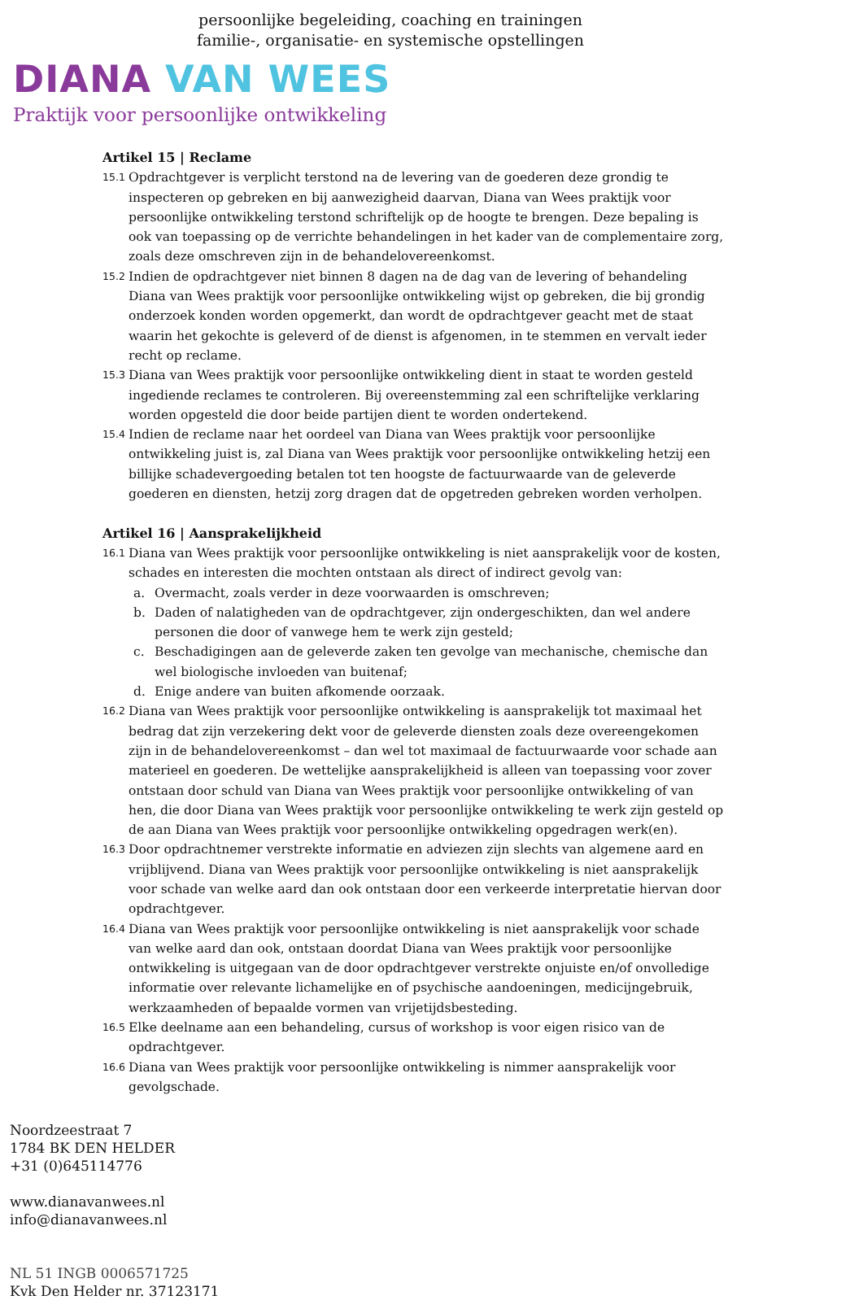persoonlijke begeleiding, coaching en trainingen
familie-, organisatie- en systemische opstellingen
DIANA VAN WEES
Praktijk voor persoonlijke ontwikkeling
Artikel 15 | Reclame
15.1 Opdrachtgever is verplicht terstond na de levering van de goederen deze grondig te inspecteren op gebreken en bij aanwezigheid daarvan, Diana van Wees praktijk voor persoonlijke ontwikkeling terstond schriftelijk op de hoogte te brengen. Deze bepaling is ook van toepassing op de verrichte behandelingen in het kader van de complementaire zorg, zoals deze omschreven zijn in de behandelovereenkomst.
15.2 Indien de opdrachtgever niet binnen 8 dagen na de dag van de levering of behandeling Diana van Wees praktijk voor persoonlijke ontwikkeling wijst op gebreken, die bij grondig onderzoek konden worden opgemerkt, dan wordt de opdrachtgever geacht met de staat waarin het gekochte is geleverd of de dienst is afgenomen, in te stemmen en vervalt ieder recht op reclame.
15.3 Diana van Wees praktijk voor persoonlijke ontwikkeling dient in staat te worden gesteld ingediende reclames te controleren. Bij overeenstemming zal een schriftelijke verklaring worden opgesteld die door beide partijen dient te worden ondertekend.
15.4 Indien de reclame naar het oordeel van Diana van Wees praktijk voor persoonlijke ontwikkeling juist is, zal Diana van Wees praktijk voor persoonlijke ontwikkeling hetzij een billijke schadevergoeding betalen tot ten hoogste de factuurwaarde van de geleverde goederen en diensten, hetzij zorg dragen dat de opgetreden gebreken worden verholpen.
Artikel 16 | Aansprakelijkheid
16.1 Diana van Wees praktijk voor persoonlijke ontwikkeling is niet aansprakelijk voor de kosten, schades en interesten die mochten ontstaan als direct of indirect gevolg van:
a. Overmacht, zoals verder in deze voorwaarden is omschreven;
b. Daden of nalatigheden van de opdrachtgever, zijn ondergeschikten, dan wel andere personen die door of vanwege hem te werk zijn gesteld;
c. Beschadigingen aan de geleverde zaken ten gevolge van mechanische, chemische dan wel biologische invloeden van buitenaf;
d. Enige andere van buiten afkomende oorzaak.
16.2 Diana van Wees praktijk voor persoonlijke ontwikkeling is aansprakelijk tot maximaal het bedrag dat zijn verzekering dekt voor de geleverde diensten zoals deze overeengekomen zijn in de behandelovereenkomst – dan wel tot maximaal de factuurwaarde voor schade aan materieel en goederen. De wettelijke aansprakelijkheid is alleen van toepassing voor zover ontstaan door schuld van Diana van Wees praktijk voor persoonlijke ontwikkeling of van hen, die door Diana van Wees praktijk voor persoonlijke ontwikkeling te werk zijn gesteld op de aan Diana van Wees praktijk voor persoonlijke ontwikkeling opgedragen werk(en).
16.3 Door opdrachtnemer verstrekte informatie en adviezen zijn slechts van algemene aard en vrijblijvend. Diana van Wees praktijk voor persoonlijke ontwikkeling is niet aansprakelijk voor schade van welke aard dan ook ontstaan door een verkeerde interpretatie hiervan door opdrachtgever.
16.4 Diana van Wees praktijk voor persoonlijke ontwikkeling is niet aansprakelijk voor schade van welke aard dan ook, ontstaan doordat Diana van Wees praktijk voor persoonlijke ontwikkeling is uitgegaan van de door opdrachtgever verstrekte onjuiste en/of onvolledige informatie over relevante lichamelijke en of psychische aandoeningen, medicijngebruik, werkzaamheden of bepaalde vormen van vrijetijdsbesteding.
16.5 Elke deelname aan een behandeling, cursus of workshop is voor eigen risico van de opdrachtgever.
16.6 Diana van Wees praktijk voor persoonlijke ontwikkeling is nimmer aansprakelijk voor gevolgschade.
Noordzeestraat 7
1784 BK DEN HELDER
+31 (0)645114776
www.dianavanwees.nl
info@dianavanwees.nl
NL 51 INGB 0006571725
Kvk Den Helder nr. 37123171